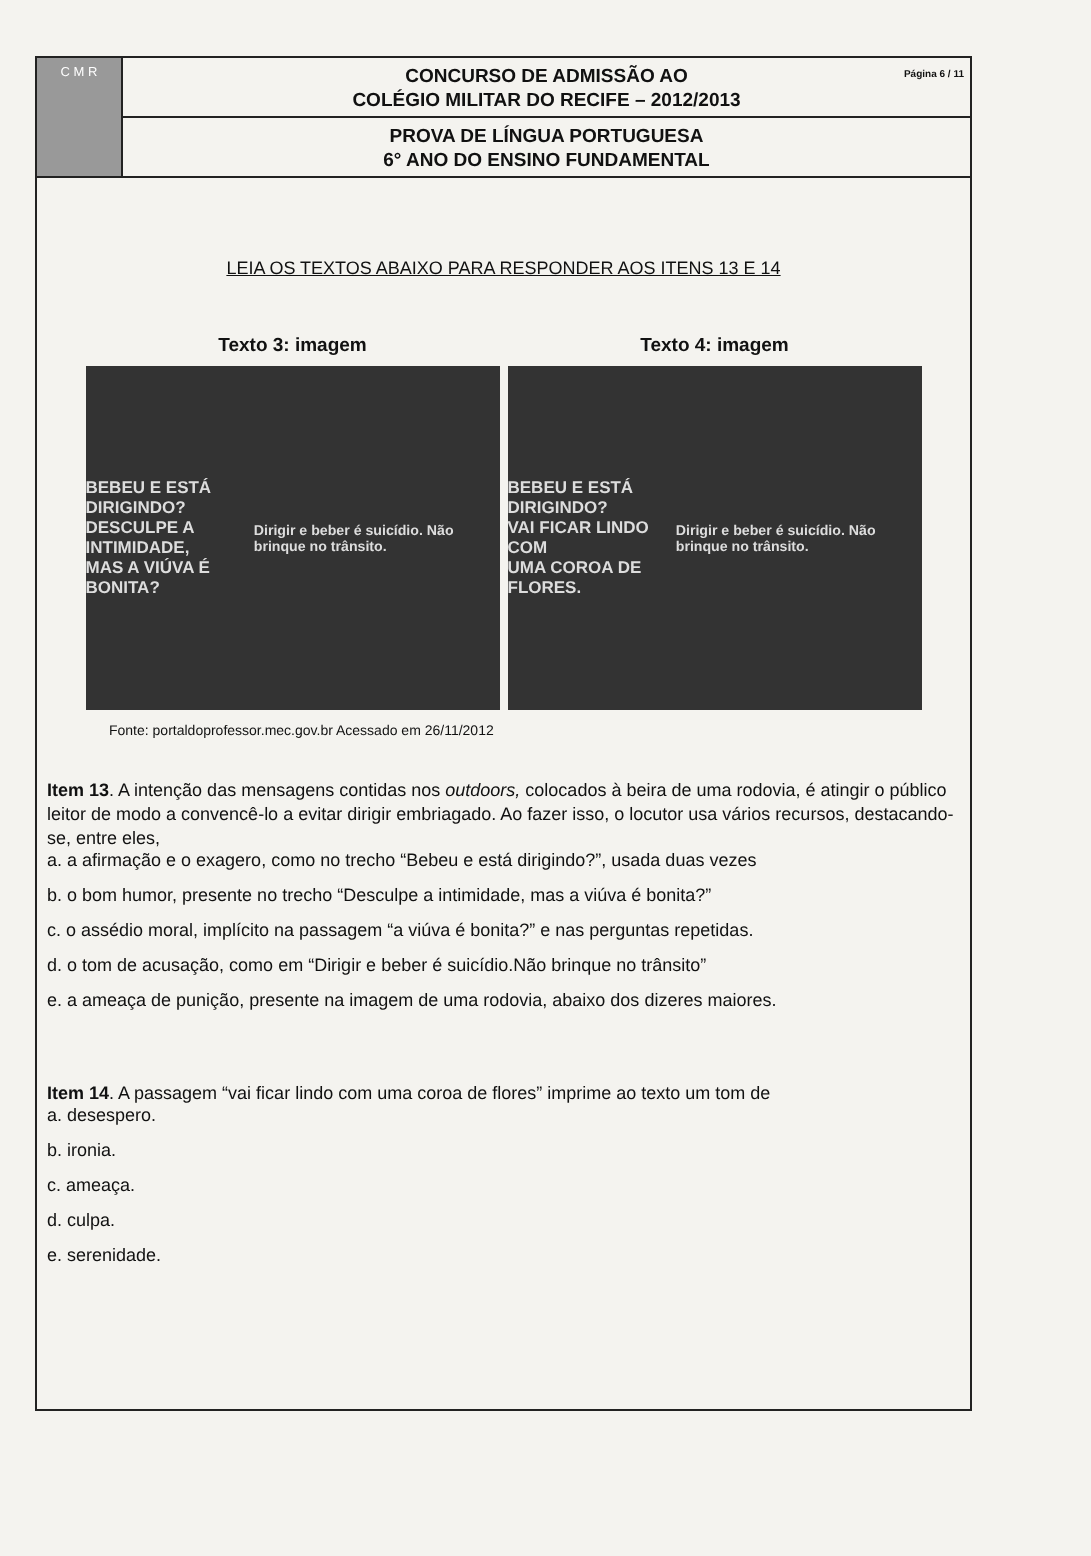C M R
Página 6 / 11 CONCURSO DE ADMISSÃO AO
COLÉGIO MILITAR DO RECIFE – 2012/2013
PROVA DE LÍNGUA PORTUGUESA
6° ANO DO ENSINO FUNDAMENTAL
LEIA OS TEXTOS ABAIXO PARA RESPONDER AOS ITENS 13 E 14
Texto 3: imagem
BEBEU E ESTÁ DIRIGINDO?
DESCULPE A INTIMIDADE,
MAS A VIÚVA É BONITA?
Dirigir e beber é suicídio. Não brinque no trânsito.
Texto 4: imagem
BEBEU E ESTÁ DIRIGINDO?
VAI FICAR LINDO COM
UMA COROA DE FLORES.
Dirigir e beber é suicídio. Não brinque no trânsito.
Fonte: portaldoprofessor.mec.gov.br Acessado em 26/11/2012
Item 13. A intenção das mensagens contidas nos outdoors, colocados à beira de uma rodovia, é atingir o público leitor de modo a convencê-lo a evitar dirigir embriagado. Ao fazer isso, o locutor usa vários recursos, destacando-se, entre eles,
a. a afirmação e o exagero, como no trecho “Bebeu e está dirigindo?”, usada duas vezes
b. o bom humor, presente no trecho “Desculpe a intimidade, mas a viúva é bonita?”
c. o assédio moral, implícito na passagem “a viúva é bonita?” e nas perguntas repetidas.
d. o tom de acusação, como em “Dirigir e beber é suicídio.Não brinque no trânsito”
e. a ameaça de punição, presente na imagem de uma rodovia, abaixo dos dizeres maiores.
Item 14. A passagem “vai ficar lindo com uma coroa de flores” imprime ao texto um tom de
a. desespero.
b. ironia.
c. ameaça.
d. culpa.
e. serenidade.